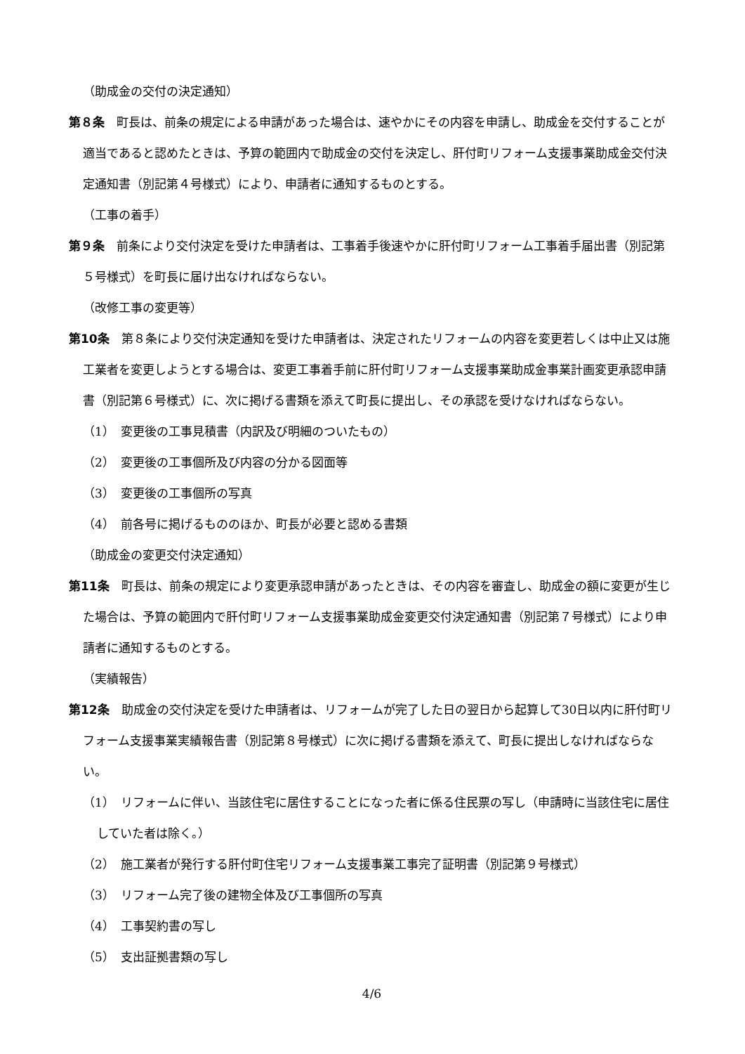（助成金の交付の決定通知）
第８条　町長は、前条の規定による申請があった場合は、速やかにその内容を申請し、助成金を交付することが適当であると認めたときは、予算の範囲内で助成金の交付を決定し、肝付町リフォーム支援事業助成金交付決定通知書（別記第４号様式）により、申請者に通知するものとする。
（工事の着手）
第９条　前条により交付決定を受けた申請者は、工事着手後速やかに肝付町リフォーム工事着手届出書（別記第５号様式）を町長に届け出なければならない。
（改修工事の変更等）
第10条　第８条により交付決定通知を受けた申請者は、決定されたリフォームの内容を変更若しくは中止又は施工業者を変更しようとする場合は、変更工事着手前に肝付町リフォーム支援事業助成金事業計画変更承認申請書（別記第６号様式）に、次に掲げる書類を添えて町長に提出し、その承認を受けなければならない。
（1）　変更後の工事見積書（内訳及び明細のついたもの）
（2）　変更後の工事個所及び内容の分かる図面等
（3）　変更後の工事個所の写真
（4）　前各号に掲げるもののほか、町長が必要と認める書類
（助成金の変更交付決定通知）
第11条　町長は、前条の規定により変更承認申請があったときは、その内容を審査し、助成金の額に変更が生じた場合は、予算の範囲内で肝付町リフォーム支援事業助成金変更交付決定通知書（別記第７号様式）により申請者に通知するものとする。
（実績報告）
第12条　助成金の交付決定を受けた申請者は、リフォームが完了した日の翌日から起算して30日以内に肝付町リフォーム支援事業実績報告書（別記第８号様式）に次に掲げる書類を添えて、町長に提出しなければならない。
（1）　リフォームに伴い、当該住宅に居住することになった者に係る住民票の写し（申請時に当該住宅に居住していた者は除く。）
（2）　施工業者が発行する肝付町住宅リフォーム支援事業工事完了証明書（別記第９号様式）
（3）　リフォーム完了後の建物全体及び工事個所の写真
（4）　工事契約書の写し
（5）　支出証拠書類の写し
4/6